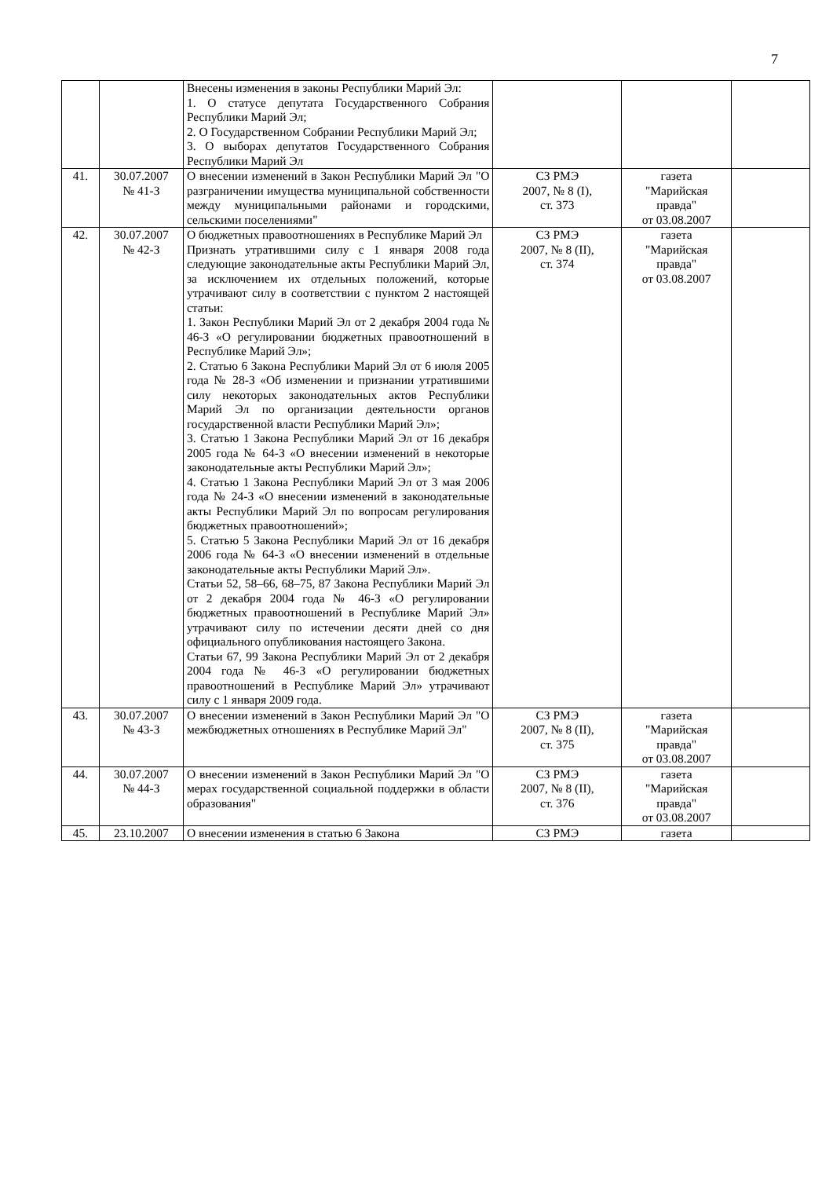7
| | | Внесены изменения в законы Республики Марий Эл: 1. О статусе депутата Государственного Собрания Республики Марий Эл; 2. О Государственном Собрании Республики Марий Эл; 3. О выборах депутатов Государственного Собрания Республики Марий Эл | | | |
| 41. | 30.07.2007 № 41-З | О внесении изменений в Закон Республики Марий Эл "О разграничении имущества муниципальной собственности между муниципальными районами и городскими, сельскими поселениями" | СЗ РМЭ 2007, № 8 (I), ст. 373 | газета "Марийская правда" от 03.08.2007 | |
| 42. | 30.07.2007 № 42-З | О бюджетных правоотношениях в Республике Марий Эл Признать утратившими силу с 1 января 2008 года следующие законодательные акты Республики Марий Эл, за исключением их отдельных положений, которые утрачивают силу в соответствии с пунктом 2 настоящей статьи: 1. Закон Республики Марий Эл от 2 декабря 2004 года № 46-З «О регулировании бюджетных правоотношений в Республике Марий Эл»; 2. Статью 6 Закона Республики Марий Эл от 6 июля 2005 года № 28-З «Об изменении и признании утратившими силу некоторых законодательных актов Республики Марий Эл по организации деятельности органов государственной власти Республики Марий Эл»; 3. Статью 1 Закона Республики Марий Эл от 16 декабря 2005 года № 64-З «О внесении изменений в некоторые законодательные акты Республики Марий Эл»; 4. Статью 1 Закона Республики Марий Эл от 3 мая 2006 года № 24-З «О внесении изменений в законодательные акты Республики Марий Эл по вопросам регулирования бюджетных правоотношений»; 5. Статью 5 Закона Республики Марий Эл от 16 декабря 2006 года № 64-З «О внесении изменений в отдельные законодательные акты Республики Марий Эл». Статьи 52, 58–66, 68–75, 87 Закона Республики Марий Эл от 2 декабря 2004 года № 46-З «О регулировании бюджетных правоотношений в Республике Марий Эл» утрачивают силу по истечении десяти дней со дня официального опубликования настоящего Закона. Статьи 67, 99 Закона Республики Марий Эл от 2 декабря 2004 года № 46-З «О регулировании бюджетных правоотношений в Республике Марий Эл» утрачивают силу с 1 января 2009 года. | СЗ РМЭ 2007, № 8 (II), ст. 374 | газета "Марийская правда" от 03.08.2007 | |
| 43. | 30.07.2007 № 43-З | О внесении изменений в Закон Республики Марий Эл "О межбюджетных отношениях в Республике Марий Эл" | СЗ РМЭ 2007, № 8 (II), ст. 375 | газета "Марийская правда" от 03.08.2007 | |
| 44. | 30.07.2007 № 44-З | О внесении изменений в Закон Республики Марий Эл "О мерах государственной социальной поддержки в области образования" | СЗ РМЭ 2007, № 8 (II), ст. 376 | газета "Марийская правда" от 03.08.2007 | |
| 45. | 23.10.2007 | О внесении изменения в статью 6 Закона | СЗ РМЭ | газета | |